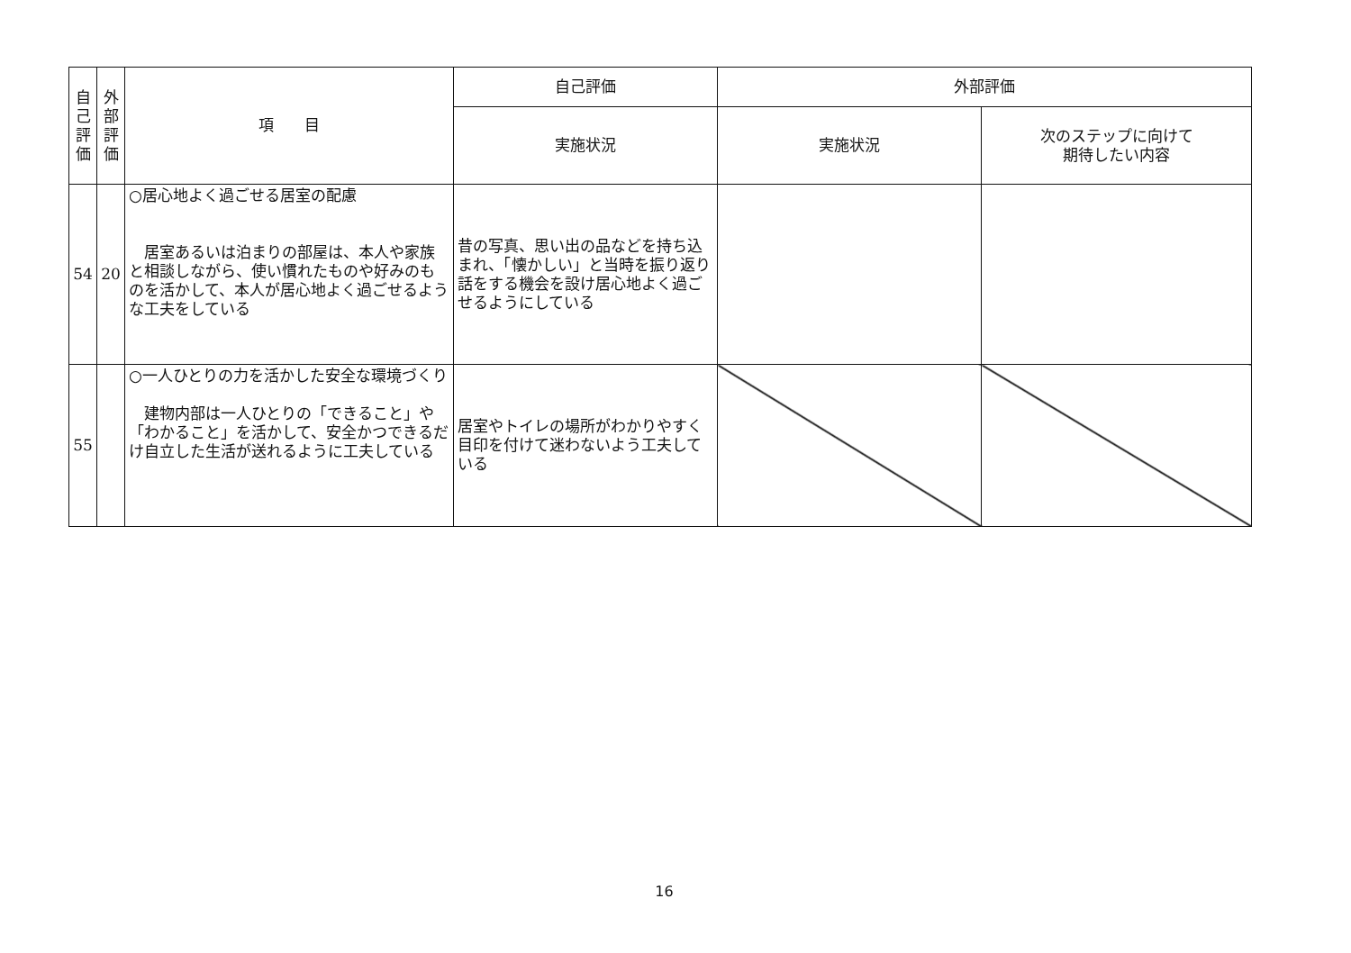| 自 己 評 価 | 外 部 評 価 | 項 目 | 自己評価 | 外部評価 | |
| --- | --- | --- | --- | --- | --- |
| | | | 実施状況 | 実施状況 | 次のステップに向けて 期待したい内容 |
| 54 | 20 | ○居心地よく過ごせる居室の配慮 居室あるいは泊まりの部屋は、本人や家族と相談しながら、使い慣れたものや好みのものを活かして、本人が居心地よく過ごせるような工夫をしている | 昔の写真、思い出の品などを持ち込まれ、「懐かしい」と当時を振り返り話をする機会を設け居心地よく過ごせるようにしている | | |
| 55 | | ○一人ひとりの力を活かした安全な環境づくり 建物内部は一人ひとりの「できること」や「わかること」を活かして、安全かつできるだけ自立した生活が送れるように工夫している | 居室やトイレの場所がわかりやすく目印を付けて迷わないよう工夫している | | |
16